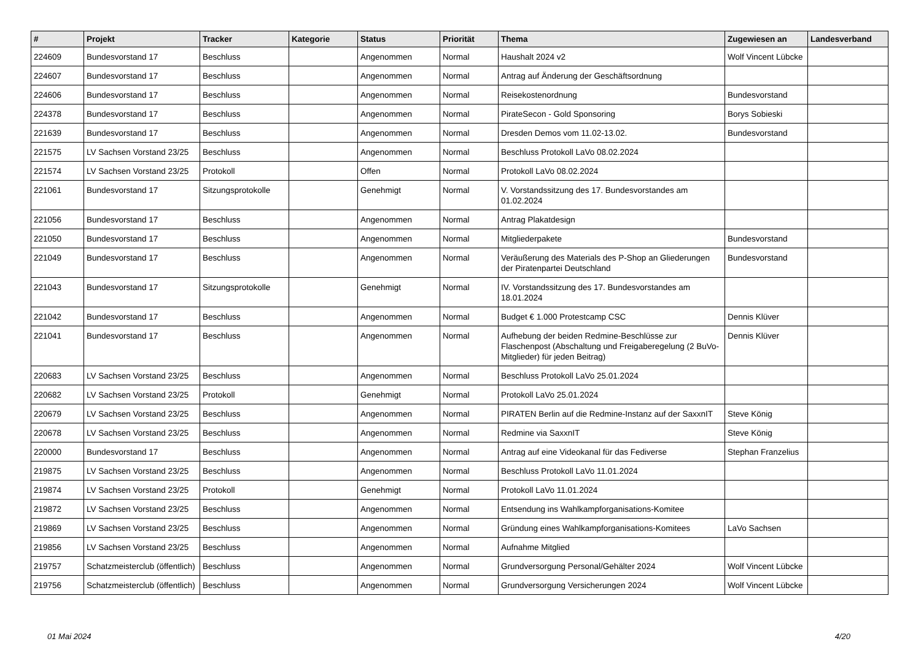| # | Projekt | Tracker | Kategorie | Status | Priorität | Thema | Zugewiesen an | Landesverband |
| --- | --- | --- | --- | --- | --- | --- | --- | --- |
| 224609 | Bundesvorstand 17 | Beschluss | | Angenommen | Normal | Haushalt 2024 v2 | Wolf Vincent Lübcke | |
| 224607 | Bundesvorstand 17 | Beschluss | | Angenommen | Normal | Antrag auf Änderung der Geschäftsordnung | | |
| 224606 | Bundesvorstand 17 | Beschluss | | Angenommen | Normal | Reisekostenordnung | Bundesvorstand | |
| 224378 | Bundesvorstand 17 | Beschluss | | Angenommen | Normal | PirateSecon - Gold Sponsoring | Borys Sobieski | |
| 221639 | Bundesvorstand 17 | Beschluss | | Angenommen | Normal | Dresden Demos vom 11.02-13.02. | Bundesvorstand | |
| 221575 | LV Sachsen Vorstand 23/25 | Beschluss | | Angenommen | Normal | Beschluss Protokoll LaVo 08.02.2024 | | |
| 221574 | LV Sachsen Vorstand 23/25 | Protokoll | | Offen | Normal | Protokoll LaVo 08.02.2024 | | |
| 221061 | Bundesvorstand 17 | Sitzungsprotokolle | | Genehmigt | Normal | V. Vorstandssitzung des 17. Bundesvorstandes am 01.02.2024 | | |
| 221056 | Bundesvorstand 17 | Beschluss | | Angenommen | Normal | Antrag Plakatdesign | | |
| 221050 | Bundesvorstand 17 | Beschluss | | Angenommen | Normal | Mitgliederpakete | Bundesvorstand | |
| 221049 | Bundesvorstand 17 | Beschluss | | Angenommen | Normal | Veräußerung des Materials des P-Shop an Gliederungen der Piratenpartei Deutschland | Bundesvorstand | |
| 221043 | Bundesvorstand 17 | Sitzungsprotokolle | | Genehmigt | Normal | IV. Vorstandssitzung des 17. Bundesvorstandes am 18.01.2024 | | |
| 221042 | Bundesvorstand 17 | Beschluss | | Angenommen | Normal | Budget € 1.000 Protestcamp CSC | Dennis Klüver | |
| 221041 | Bundesvorstand 17 | Beschluss | | Angenommen | Normal | Aufhebung der beiden Redmine-Beschlüsse zur Flaschenpost (Abschaltung und Freigaberegelung (2 BuVo-Mitglieder) für jeden Beitrag) | Dennis Klüver | |
| 220683 | LV Sachsen Vorstand 23/25 | Beschluss | | Angenommen | Normal | Beschluss Protokoll LaVo 25.01.2024 | | |
| 220682 | LV Sachsen Vorstand 23/25 | Protokoll | | Genehmigt | Normal | Protokoll LaVo 25.01.2024 | | |
| 220679 | LV Sachsen Vorstand 23/25 | Beschluss | | Angenommen | Normal | PIRATEN Berlin auf die Redmine-Instanz auf der SaxxnIT | Steve König | |
| 220678 | LV Sachsen Vorstand 23/25 | Beschluss | | Angenommen | Normal | Redmine via SaxxnIT | Steve König | |
| 220000 | Bundesvorstand 17 | Beschluss | | Angenommen | Normal | Antrag auf eine Videokanal für das Fediverse | Stephan Franzelius | |
| 219875 | LV Sachsen Vorstand 23/25 | Beschluss | | Angenommen | Normal | Beschluss Protokoll LaVo 11.01.2024 | | |
| 219874 | LV Sachsen Vorstand 23/25 | Protokoll | | Genehmigt | Normal | Protokoll LaVo 11.01.2024 | | |
| 219872 | LV Sachsen Vorstand 23/25 | Beschluss | | Angenommen | Normal | Entsendung ins Wahlkampforganisations-Komitee | | |
| 219869 | LV Sachsen Vorstand 23/25 | Beschluss | | Angenommen | Normal | Gründung eines Wahlkampforganisations-Komitees | LaVo Sachsen | |
| 219856 | LV Sachsen Vorstand 23/25 | Beschluss | | Angenommen | Normal | Aufnahme Mitglied | | |
| 219757 | Schatzmeisterclub (öffentlich) | Beschluss | | Angenommen | Normal | Grundversorgung Personal/Gehälter 2024 | Wolf Vincent Lübcke | |
| 219756 | Schatzmeisterclub (öffentlich) | Beschluss | | Angenommen | Normal | Grundversorgung Versicherungen 2024 | Wolf Vincent Lübcke | |
01 Mai 2024 4/20